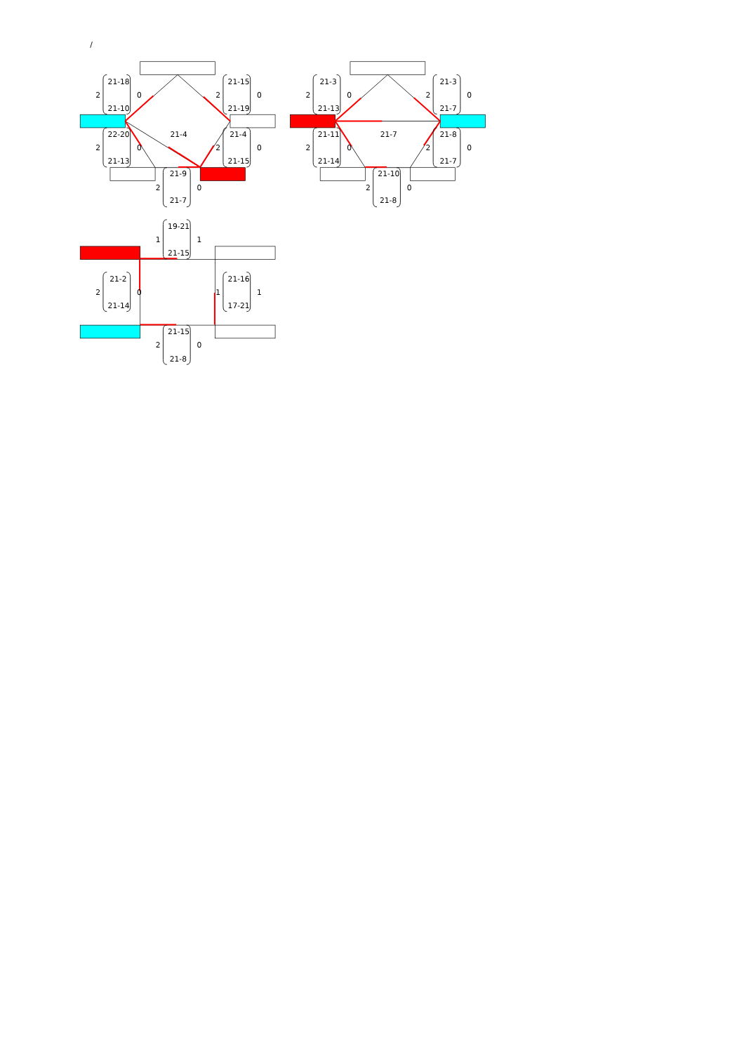/
21-4
21-7
21-18
21-10
2
0
21-15
21-19
2
0
22-20
21-13
2
0
21-4
21-15
2
0
21-9
21-7
2
0
21-3
21-13
2
0
21-3
21-7
2
0
21-11
21-14
2
0
21-8
21-7
2
0
21-10
21-8
2
0
19-21
21-15
1
1
21-2
21-14
2
0
21-16
17-21
1
1
21-15
21-8
2
0